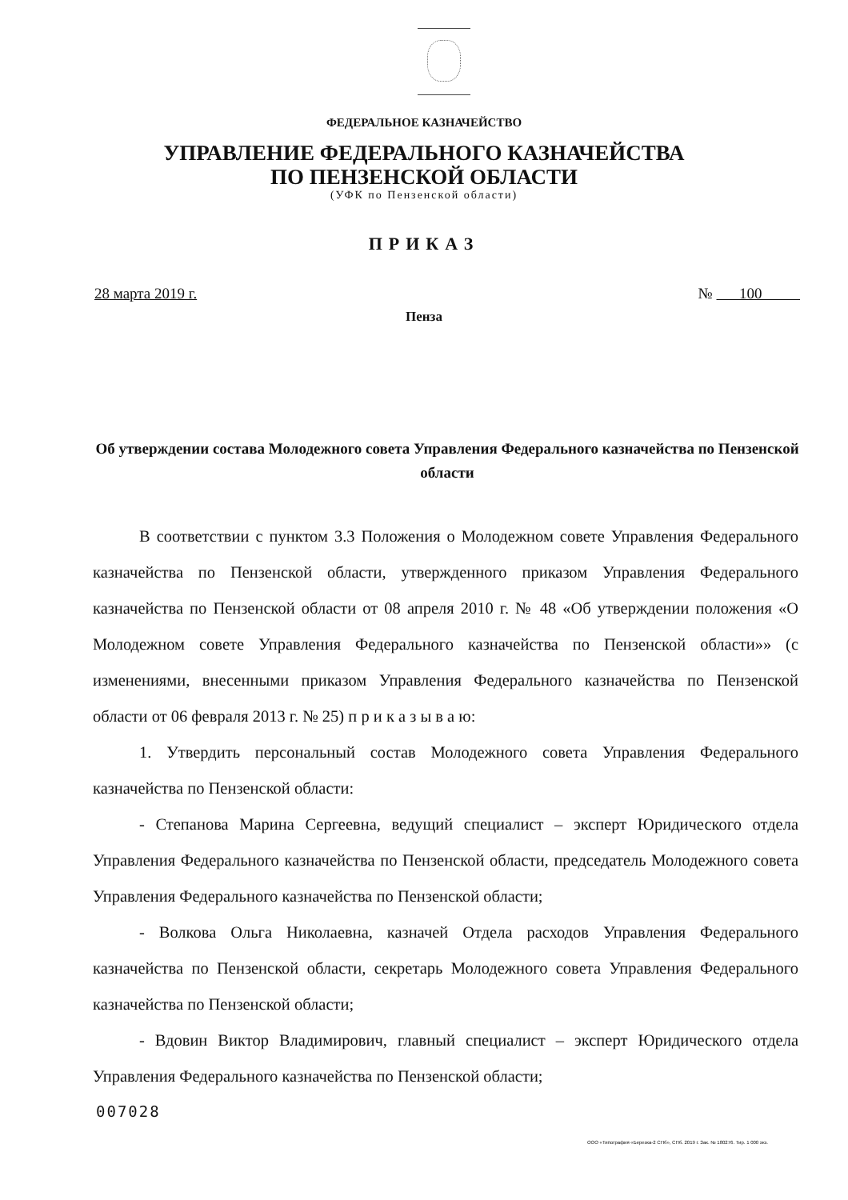ФЕДЕРАЛЬНОЕ КАЗНАЧЕЙСТВО
УПРАВЛЕНИЕ ФЕДЕРАЛЬНОГО КАЗНАЧЕЙСТВА
ПО ПЕНЗЕНСКОЙ ОБЛАСТИ
(УФК по Пензенской области)
ПРИКАЗ
28 марта 2019 г. № 100
Пенза
Об утверждении состава Молодежного совета Управления Федерального казначейства по Пензенской области
В соответствии с пунктом 3.3 Положения о Молодежном совете Управления Федерального казначейства по Пензенской области, утвержденного приказом Управления Федерального казначейства по Пензенской области от 08 апреля 2010 г. № 48 «Об утверждении положения «О Молодежном совете Управления Федерального казначейства по Пензенской области»» (с изменениями, внесенными приказом Управления Федерального казначейства по Пензенской области от 06 февраля 2013 г. № 25) п р и к а з ы в а ю:
1. Утвердить персональный состав Молодежного совета Управления Федерального казначейства по Пензенской области:
- Степанова Марина Сергеевна, ведущий специалист – эксперт Юридического отдела Управления Федерального казначейства по Пензенской области, председатель Молодежного совета Управления Федерального казначейства по Пензенской области;
- Волкова Ольга Николаевна, казначей Отдела расходов Управления Федерального казначейства по Пензенской области, секретарь Молодежного совета Управления Федерального казначейства по Пензенской области;
- Вдовин Виктор Владимирович, главный специалист – эксперт Юридического отдела Управления Федерального казначейства по Пензенской области;
007028
ООО «Типография «Березка-2 СПб», СПб. 2019 г. Зак. № 180276. Тир. 1 000 экз.